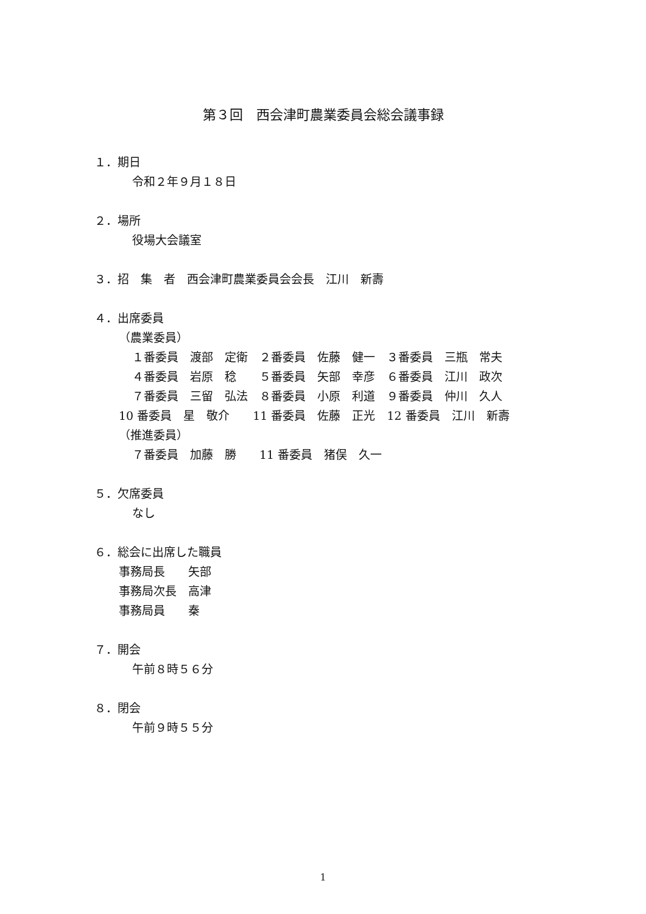第３回　西会津町農業委員会総会議事録
１．期日
令和２年９月１８日
２．場所
役場大会議室
３．招　集　者　西会津町農業委員会会長　江川　新壽
４．出席委員
（農業委員）
１番委員　渡部　定衛　２番委員　佐藤　健一　３番委員　三瓶　常夫
４番委員　岩原　稔　　５番委員　矢部　幸彦　６番委員　江川　政次
７番委員　三留　弘法　８番委員　小原　利道　９番委員　仲川　久人
10 番委員　星　敬介　　11 番委員　佐藤　正光　12 番委員　江川　新壽
（推進委員）
７番委員　加藤　勝　　11 番委員　猪俣　久一
５．欠席委員
なし
６．総会に出席した職員
事務局長　　矢部
事務局次長　高津
事務局員　　秦
７．開会
午前８時５６分
８．閉会
午前９時５５分
1